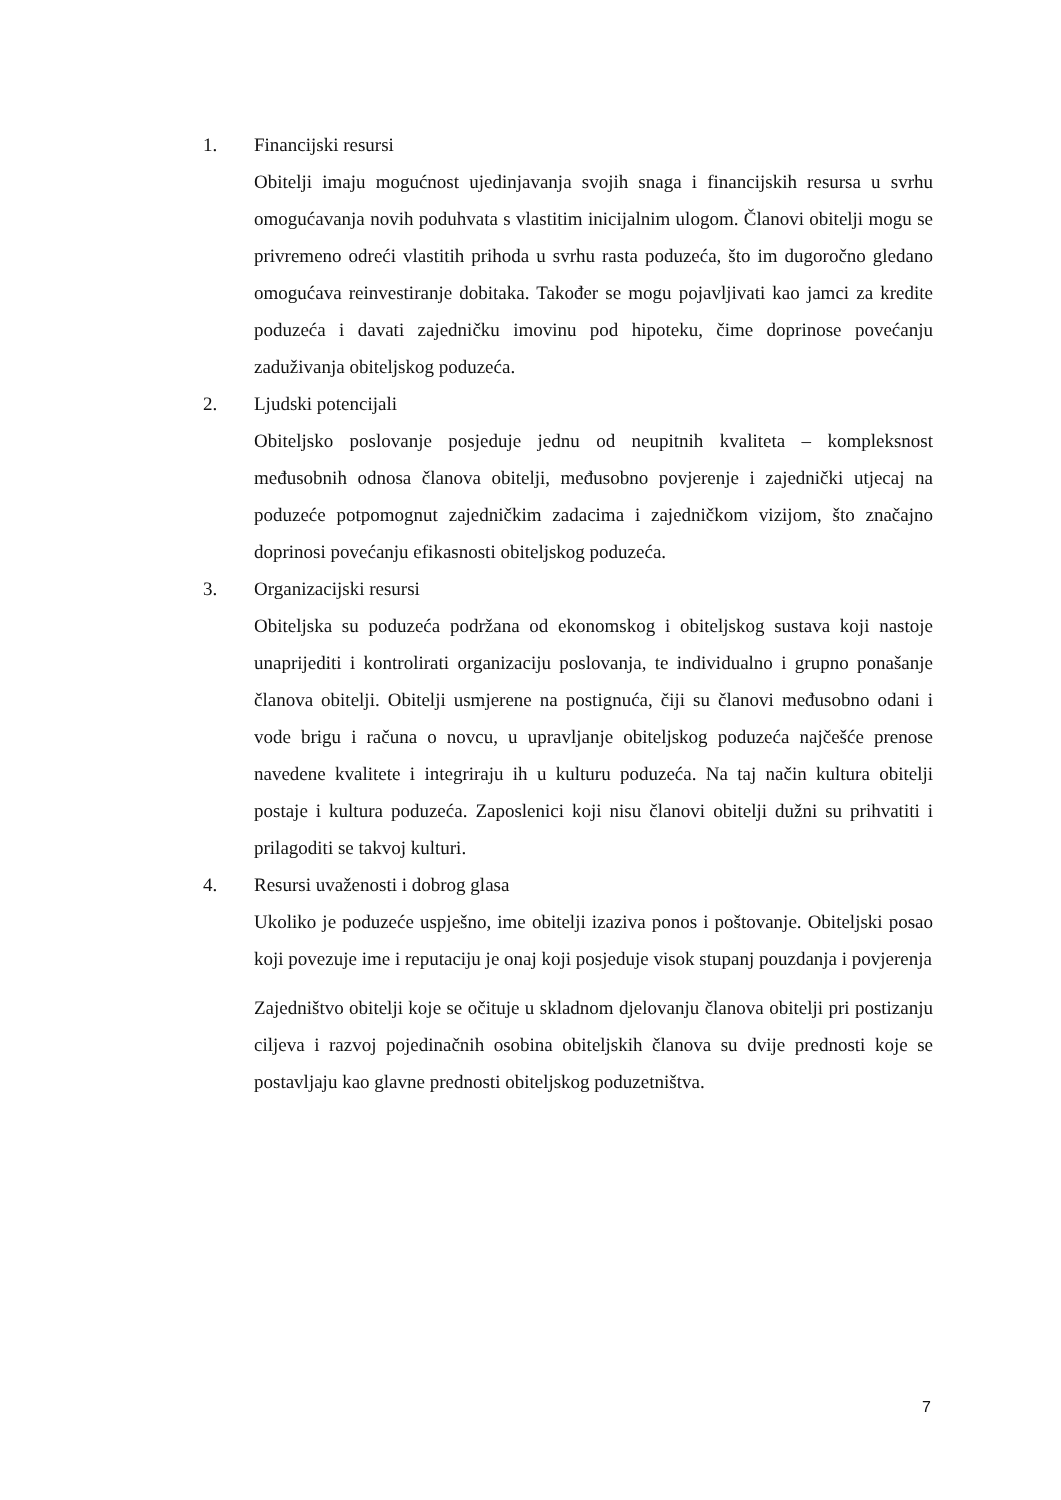1. Financijski resursi
Obitelji imaju mogućnost ujedinjavanja svojih snaga i financijskih resursa u svrhu omogućavanja novih poduhvata s vlastitim inicijalnim ulogom. Članovi obitelji mogu se privremeno odreći vlastitih prihoda u svrhu rasta poduzeća, što im dugoročno gledano omogućava reinvestiranje dobitaka. Također se mogu pojavljivati kao jamci za kredite poduzeća i davati zajedničku imovinu pod hipoteku, čime doprinose povećanju zaduživanja obiteljskog poduzeća.
2. Ljudski potencijali
Obiteljsko poslovanje posjeduje jednu od neupitnih kvaliteta – kompleksnost međusobnih odnosa članova obitelji, međusobno povjerenje i zajednički utjecaj na poduzeće potpomognut zajedničkim zadacima i zajedničkom vizijom, što značajno doprinosi povećanju efikasnosti obiteljskog poduzeća.
3. Organizacijski resursi
Obiteljska su poduzeća podržana od ekonomskog i obiteljskog sustava koji nastoje unaprijediti i kontrolirati organizaciju poslovanja, te individualno i grupno ponašanje članova obitelji. Obitelji usmjerene na postignuća, čiji su članovi međusobno odani i vode brigu i računa o novcu, u upravljanje obiteljskog poduzeća najčešće prenose navedene kvalitete i integriraju ih u kulturu poduzeća. Na taj način kultura obitelji postaje i kultura poduzeća. Zaposlenici koji nisu članovi obitelji dužni su prihvatiti i prilagoditi se takvoj kulturi.
4. Resursi uvaženosti i dobrog glasa
Ukoliko je poduzeće uspješno, ime obitelji izaziva ponos i poštovanje. Obiteljski posao koji povezuje ime i reputaciju je onaj koji posjeduje visok stupanj pouzdanja i povjerenja
Zajedništvo obitelji koje se očituje u skladnom djelovanju članova obitelji pri postizanju ciljeva i razvoj pojedinačnih osobina obiteljskih članova su dvije prednosti koje se postavljaju kao glavne prednosti obiteljskog poduzetništva.
7